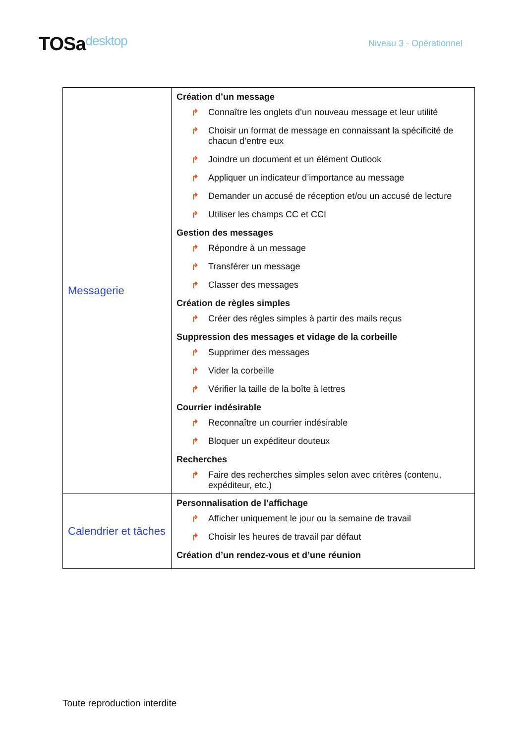TOSadesktop
Niveau 3 - Opérationnel
| Messagerie | Création d’un message ↱ Connaître les onglets d’un nouveau message et leur utilité ↱ Choisir un format de message en connaissant la spécificité de chacun d’entre eux ↱ Joindre un document et un élément Outlook ↱ Appliquer un indicateur d’importance au message ↱ Demander un accusé de réception et/ou un accusé de lecture ↱ Utiliser les champs CC et CCI Gestion des messages ↱ Répondre à un message ↱ Transférer un message ↱ Classer des messages Création de règles simples ↱ Créer des règles simples à partir des mails reçus Suppression des messages et vidage de la corbeille ↱ Supprimer des messages ↱ Vider la corbeille ↱ Vérifier la taille de la boîte à lettres Courrier indésirable ↱ Reconnaître un courrier indésirable ↱ Bloquer un expéditeur douteux Recherches ↱ Faire des recherches simples selon avec critères (contenu, expéditeur, etc.) |
| Calendrier et tâches | Personnalisation de l’affichage ↱ Afficher uniquement le jour ou la semaine de travail ↱ Choisir les heures de travail par défaut Création d’un rendez-vous et d’une réunion |
Toute reproduction interdite